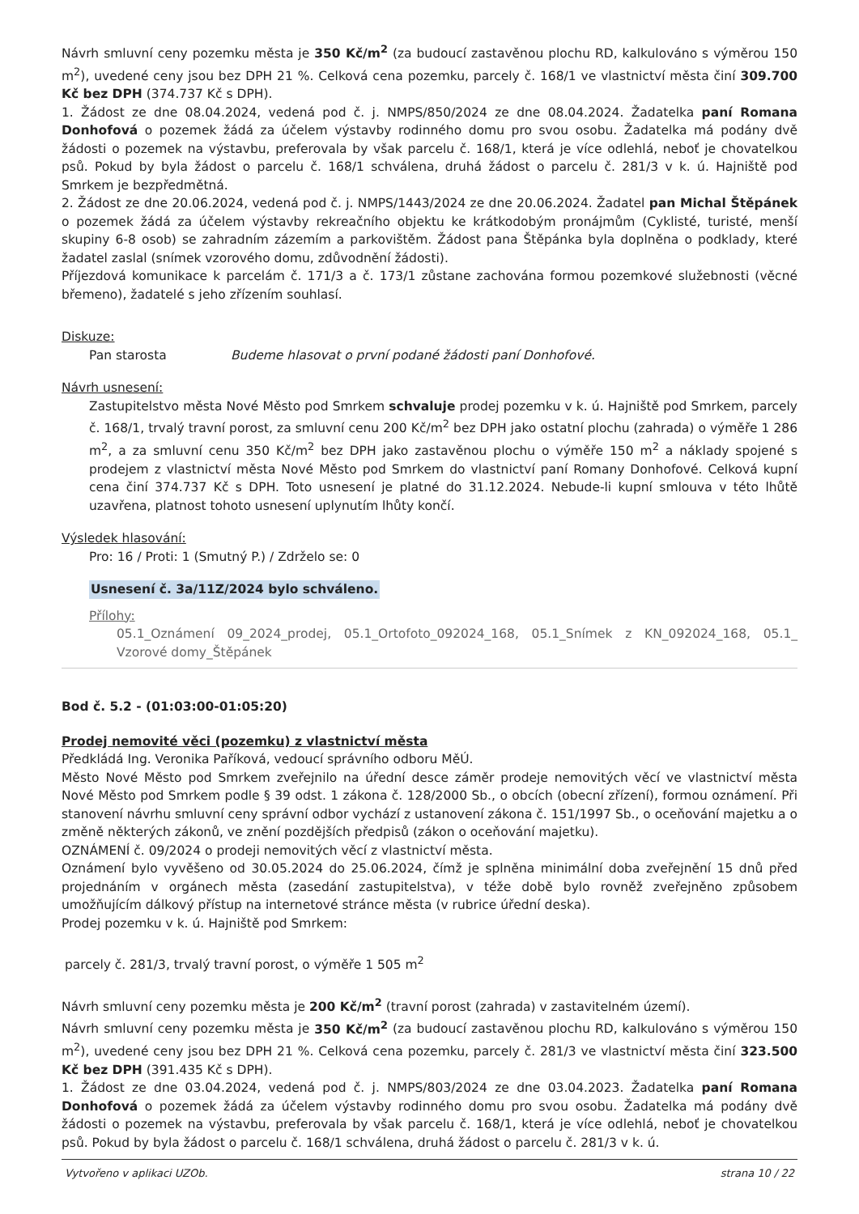Návrh smluvní ceny pozemku města je 350 Kč/m<sup>2</sup> (za budoucí zastavěnou plochu RD, kalkulováno s výměrou 150 m<sup>2</sup>), uvedené ceny jsou bez DPH 21 %. Celková cena pozemku, parcely č. 168/1 ve vlastnictví města činí 309.700 Kč bez DPH (374.737 Kč s DPH).
1. Žádost ze dne 08.04.2024, vedená pod č. j. NMPS/850/2024 ze dne 08.04.2024. Žadatelka paní Romana Donhofová o pozemek žádá za účelem výstavby rodinného domu pro svou osobu. Žadatelka má podány dvě žádosti o pozemek na výstavbu, preferovala by však parcelu č. 168/1, která je více odlehlá, neboť je chovatelkou psů. Pokud by byla žádost o parcelu č. 168/1 schválena, druhá žádost o parcelu č. 281/3 v k. ú. Hajniště pod Smrkem je bezpředmětná.
2. Žádost ze dne 20.06.2024, vedená pod č. j. NMPS/1443/2024 ze dne 20.06.2024. Žadatel pan Michal Štěpánek o pozemek žádá za účelem výstavby rekreačního objektu ke krátkodobým pronájmům (Cyklisté, turisté, menší skupiny 6-8 osob) se zahradním zázemím a parkovištěm. Žádost pana Štěpánka byla doplněna o podklady, které žadatel zaslal (snímek vzorového domu, zdůvodnění žádosti).
Příjezdová komunikace k parcelám č. 171/3 a č. 173/1 zůstane zachována formou pozemkové služebnosti (věcné břemeno), žadatelé s jeho zřízením souhlasí.
Diskuze:
Pan starosta Budeme hlasovat o první podané žádosti paní Donhofové.
Návrh usnesení:
Zastupitelstvo města Nové Město pod Smrkem schvaluje prodej pozemku v k. ú. Hajniště pod Smrkem, parcely č. 168/1, trvalý travní porost, za smluvní cenu 200 Kč/m<sup>2</sup> bez DPH jako ostatní plochu (zahrada) o výměře 1 286 m<sup>2</sup>, a za smluvní cenu 350 Kč/m<sup>2</sup> bez DPH jako zastavěnou plochu o výměře 150 m<sup>2</sup> a náklady spojené s prodejem z vlastnictví města Nové Město pod Smrkem do vlastnictví paní Romany Donhofové. Celková kupní cena činí 374.737 Kč s DPH. Toto usnesení je platné do 31.12.2024. Nebude-li kupní smlouva v této lhůtě uzavřena, platnost tohoto usnesení uplynutím lhůty končí.
Výsledek hlasování:
Pro: 16 / Proti: 1 (Smutný P.) / Zdrželo se: 0
Usnesení č. 3a/11Z/2024 bylo schváleno.
Přílohy:
05.1_Oznámení 09_2024_prodej, 05.1_Ortofoto_092024_168, 05.1_Snímek z KN_092024_168, 05.1_ Vzorové domy_Štěpánek
Bod č. 5.2 - (01:03:00-01:05:20)
Prodej nemovité věci (pozemku) z vlastnictví města
Předkládá Ing. Veronika Paříková, vedoucí správního odboru MěÚ.
Město Nové Město pod Smrkem zveřejnilo na úřední desce záměr prodeje nemovitých věcí ve vlastnictví města Nové Město pod Smrkem podle § 39 odst. 1 zákona č. 128/2000 Sb., o obcích (obecní zřízení), formou oznámení. Při stanovení návrhu smluvní ceny správní odbor vychází z ustanovení zákona č. 151/1997 Sb., o oceňování majetku a o změně některých zákonů, ve znění pozdějších předpisů (zákon o oceňování majetku).
OZNÁMENÍ č. 09/2024 o prodeji nemovitých věcí z vlastnictví města.
Oznámení bylo vyvěšeno od 30.05.2024 do 25.06.2024, čímž je splněna minimální doba zveřejnění 15 dnů před projednáním v orgánech města (zasedání zastupitelstva), v téže době bylo rovněž zveřejněno způsobem umožňujícím dálkový přístup na internetové stránce města (v rubrice úřední deska).
Prodej pozemku v k. ú. Hajniště pod Smrkem:
parcely č. 281/3, trvalý travní porost, o výměře 1 505 m<sup>2</sup>
Návrh smluvní ceny pozemku města je 200 Kč/m<sup>2</sup> (travní porost (zahrada) v zastavitelném území).
Návrh smluvní ceny pozemku města je 350 Kč/m<sup>2</sup> (za budoucí zastavěnou plochu RD, kalkulováno s výměrou 150 m<sup>2</sup>), uvedené ceny jsou bez DPH 21 %. Celková cena pozemku, parcely č. 281/3 ve vlastnictví města činí 323.500 Kč bez DPH (391.435 Kč s DPH).
1. Žádost ze dne 03.04.2024, vedená pod č. j. NMPS/803/2024 ze dne 03.04.2023. Žadatelka paní Romana Donhofová o pozemek žádá za účelem výstavby rodinného domu pro svou osobu. Žadatelka má podány dvě žádosti o pozemek na výstavbu, preferovala by však parcelu č. 168/1, která je více odlehlá, neboť je chovatelkou psů. Pokud by byla žádost o parcelu č. 168/1 schválena, druhá žádost o parcelu č. 281/3 v k. ú.
Vytvořeno v aplikaci UZOb. strana 10 / 22